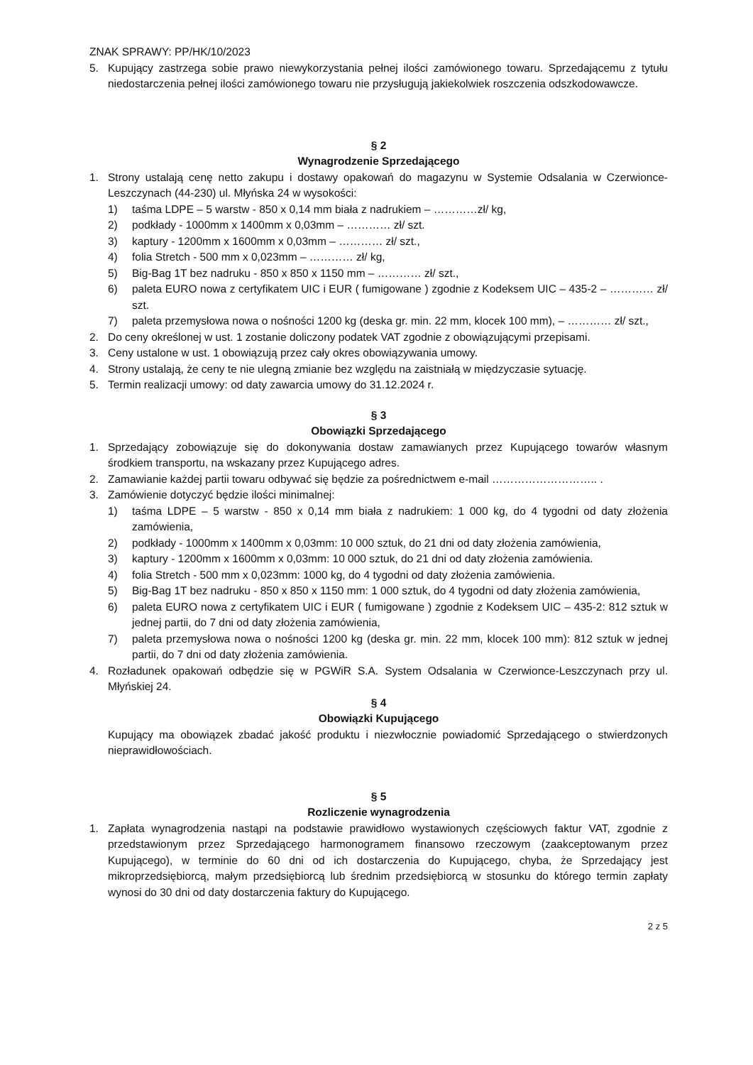ZNAK SPRAWY: PP/HK/10/2023
5. Kupujący zastrzega sobie prawo niewykorzystania pełnej ilości zamówionego towaru. Sprzedającemu z tytułu niedostarczenia pełnej ilości zamówionego towaru nie przysługują jakiekolwiek roszczenia odszkodowawcze.
§ 2
Wynagrodzenie Sprzedającego
1. Strony ustalają cenę netto zakupu i dostawy opakowań do magazynu w Systemie Odsalania w Czerwionce-Leszczynach (44-230) ul. Młyńska 24 w wysokości:
1) taśma LDPE – 5 warstw - 850 x 0,14 mm biała z nadrukiem – …………zł/ kg,
2) podkłady - 1000mm x 1400mm x 0,03mm – ………… zł/ szt.
3) kaptury - 1200mm x 1600mm x 0,03mm – ………… zł/ szt.,
4) folia Stretch - 500 mm x 0,023mm – ………… zł/ kg,
5) Big-Bag 1T bez nadruku - 850 x 850 x 1150 mm – ………… zł/ szt.,
6) paleta EURO nowa z certyfikatem UIC i EUR ( fumigowane ) zgodnie z Kodeksem UIC – 435-2 – ………… zł/ szt.
7) paleta przemysłowa nowa o nośności 1200 kg (deska gr. min. 22 mm, klocek 100 mm), – ………… zł/ szt.,
2. Do ceny określonej w ust. 1 zostanie doliczony podatek VAT zgodnie z obowiązującymi przepisami.
3. Ceny ustalone w ust. 1 obowiązują przez cały okres obowiązywania umowy.
4. Strony ustalają, że ceny te nie ulegną zmianie bez względu na zaistniałą w międzyczasie sytuację.
5. Termin realizacji umowy: od daty zawarcia umowy do 31.12.2024 r.
§ 3
Obowiązki Sprzedającego
1. Sprzedający zobowiązuje się do dokonywania dostaw zamawianych przez Kupującego towarów własnym środkiem transportu, na wskazany przez Kupującego adres.
2. Zamawianie każdej partii towaru odbywać się będzie za pośrednictwem e-mail ……………………….. .
3. Zamówienie dotyczyć będzie ilości minimalnej:
1) taśma LDPE – 5 warstw - 850 x 0,14 mm biała z nadrukiem: 1 000 kg, do 4 tygodni od daty złożenia zamówienia,
2) podkłady - 1000mm x 1400mm x 0,03mm: 10 000 sztuk, do 21 dni od daty złożenia zamówienia,
3) kaptury - 1200mm x 1600mm x 0,03mm: 10 000 sztuk, do 21 dni od daty złożenia zamówienia.
4) folia Stretch - 500 mm x 0,023mm: 1000 kg, do 4 tygodni od daty złożenia zamówienia.
5) Big-Bag 1T bez nadruku - 850 x 850 x 1150 mm: 1 000 sztuk, do 4 tygodni od daty złożenia zamówienia,
6) paleta EURO nowa z certyfikatem UIC i EUR ( fumigowane ) zgodnie z Kodeksem UIC – 435-2: 812 sztuk w jednej partii, do 7 dni od daty złożenia zamówienia,
7) paleta przemysłowa nowa o nośności 1200 kg (deska gr. min. 22 mm, klocek 100 mm): 812 sztuk w jednej partii, do 7 dni od daty złożenia zamówienia.
4. Rozładunek opakowań odbędzie się w PGWiR S.A. System Odsalania w Czerwionce-Leszczynach przy ul. Młyńskiej 24.
§ 4
Obowiązki Kupującego
Kupujący ma obowiązek zbadać jakość produktu i niezwłocznie powiadomić Sprzedającego o stwierdzonych nieprawidłowościach.
§ 5
Rozliczenie wynagrodzenia
1. Zapłata wynagrodzenia nastąpi na podstawie prawidłowo wystawionych częściowych faktur VAT, zgodnie z przedstawionym przez Sprzedającego harmonogramem finansowo rzeczowym (zaakceptowanym przez Kupującego), w terminie do 60 dni od ich dostarczenia do Kupującego, chyba, że Sprzedający jest mikroprzedsiębiorcą, małym przedsiębiorcą lub średnim przedsiębiorcą w stosunku do którego termin zapłaty wynosi do 30 dni od daty dostarczenia faktury do Kupującego.
2 z 5